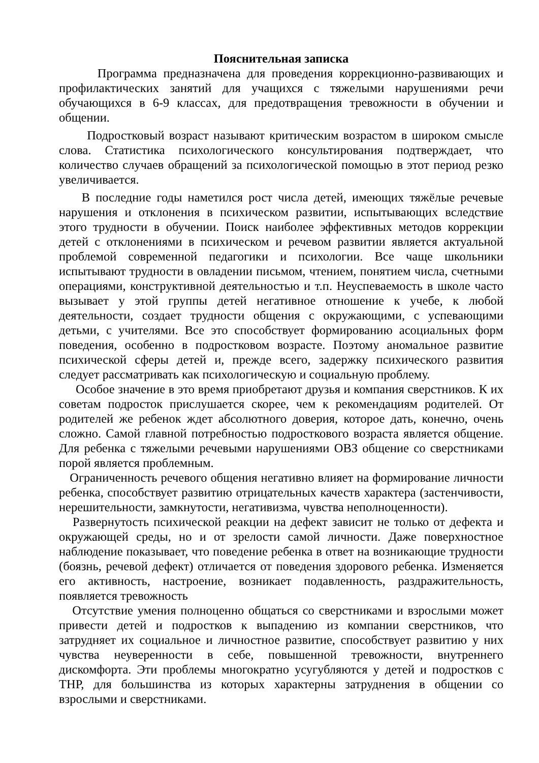Пояснительная записка
Программа предназначена для проведения коррекционно-развивающих и профилактических занятий для учащихся с тяжелыми нарушениями речи обучающихся в 6-9 классах, для предотвращения тревожности в обучении и общении.
Подростковый возраст называют критическим возрастом в широком смысле слова. Статистика психологического консультирования подтверждает, что количество случаев обращений за психологической помощью в этот период резко увеличивается.
В последние годы наметился рост числа детей, имеющих тяжёлые речевые нарушения и отклонения в психическом развитии, испытывающих вследствие этого трудности в обучении. Поиск наиболее эффективных методов коррекции детей с отклонениями в психическом и речевом развитии является актуальной проблемой современной педагогики и психологии. Все чаще школьники испытывают трудности в овладении письмом, чтением, понятием числа, счетными операциями, конструктивной деятельностью и т.п. Неуспеваемость в школе часто вызывает у этой группы детей негативное отношение к учебе, к любой деятельности, создает трудности общения с окружающими, с успевающими детьми, с учителями. Все это способствует формированию асоциальных форм поведения, особенно в подростковом возрасте. Поэтому аномальное развитие психической сферы детей и, прежде всего, задержку психического развития следует рассматривать как психологическую и социальную проблему.
Особое значение в это время приобретают друзья и компания сверстников. К их советам подросток прислушается скорее, чем к рекомендациям родителей. От родителей же ребенок ждет абсолютного доверия, которое дать, конечно, очень сложно. Самой главной потребностью подросткового возраста является общение. Для ребенка с тяжелыми речевыми нарушениями ОВЗ общение со сверстниками порой является проблемным.
Ограниченность речевого общения негативно влияет на формирование личности ребенка, способствует развитию отрицательных качеств характера (застенчивости, нерешительности, замкнутости, негативизма, чувства неполноценности).
Развернутость психической реакции на дефект зависит не только от дефекта и окружающей среды, но и от зрелости самой личности. Даже поверхностное наблюдение показывает, что поведение ребенка в ответ на возникающие трудности (боязнь, речевой дефект) отличается от поведения здорового ребенка. Изменяется его активность, настроение, возникает подавленность, раздражительность, появляется тревожность
Отсутствие умения полноценно общаться со сверстниками и взрослыми может привести детей и подростков к выпадению из компании сверстников, что затрудняет их социальное и личностное развитие, способствует развитию у них чувства неуверенности в себе, повышенной тревожности, внутреннего дискомфорта. Эти проблемы многократно усугубляются у детей и подростков с ТНР, для большинства из которых характерны затруднения в общении со взрослыми и сверстниками.